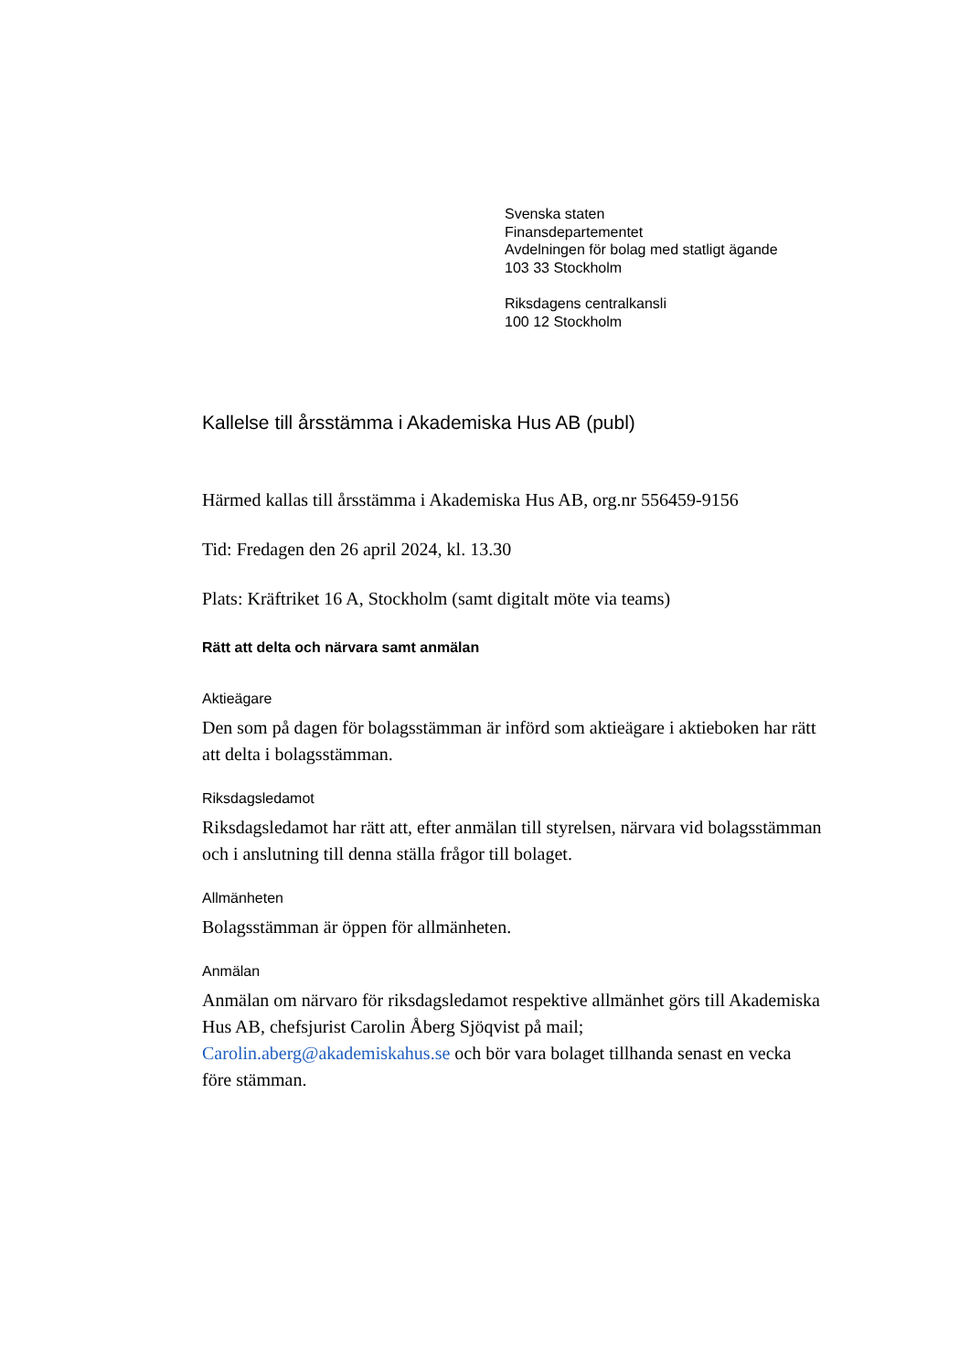Svenska staten
Finansdepartementet
Avdelningen för bolag med statligt ägande
103 33 Stockholm
Riksdagens centralkansli
100 12 Stockholm
Kallelse till årsstämma i Akademiska Hus AB (publ)
Härmed kallas till årsstämma i Akademiska Hus AB, org.nr 556459-9156
Tid: Fredagen den 26 april 2024, kl. 13.30
Plats: Kräftriket 16 A, Stockholm (samt digitalt möte via teams)
Rätt att delta och närvara samt anmälan
Aktieägare
Den som på dagen för bolagsstämman är införd som aktieägare i aktieboken har rätt att delta i bolagsstämman.
Riksdagsledamot
Riksdagsledamot har rätt att, efter anmälan till styrelsen, närvara vid bolagsstämman och i anslutning till denna ställa frågor till bolaget.
Allmänheten
Bolagsstämman är öppen för allmänheten.
Anmälan
Anmälan om närvaro för riksdagsledamot respektive allmänhet görs till Akademiska Hus AB, chefsjurist Carolin Åberg Sjöqvist på mail; Carolin.aberg@akademiskahus.se och bör vara bolaget tillhanda senast en vecka före stämman.